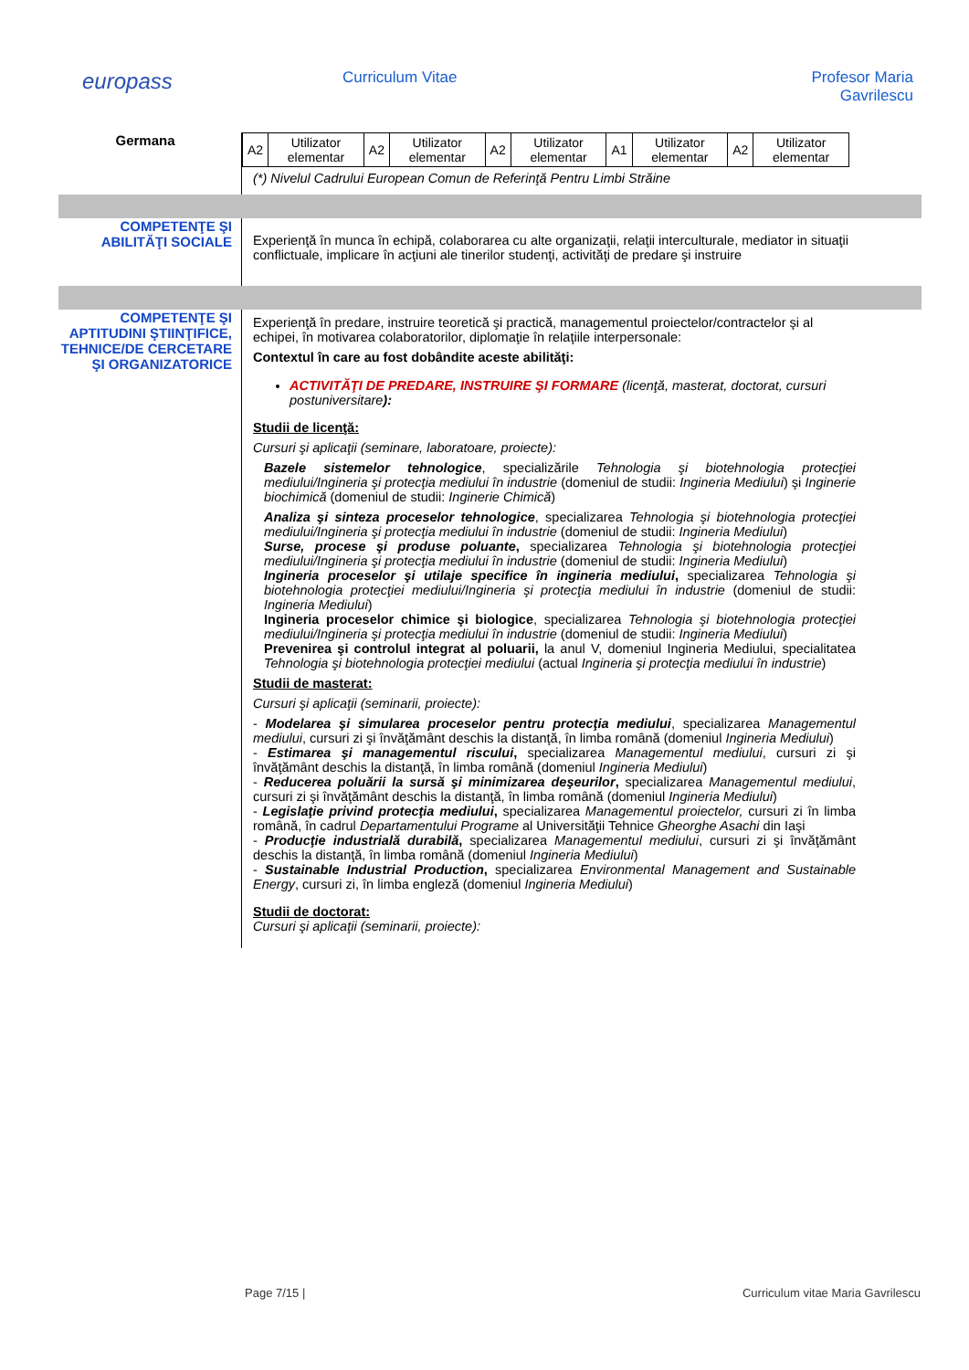europass
Curriculum Vitae Profesor Maria
Gavrilescu
Germana
| A2 | Utilizator elementar | A2 | Utilizator elementar | A2 | Utilizator elementar | A1 | Utilizator elementar | A2 | Utilizator elementar |
(*) Nivelul Cadrului European Comun de Referinţă Pentru Limbi Străine
COMPETENŢE ŞI ABILITĂŢI SOCIALE
Experienţă în munca în echipă, colaborarea cu alte organizaţii, relaţii interculturale, mediator in situaţii conflictuale, implicare în acţiuni ale tinerilor studenţi, activităţi de predare şi instruire
COMPETENŢE ŞI APTITUDINI ŞTIINŢIFICE, TEHNICE/DE CERCETARE ŞI ORGANIZATORICE
Experienţă în predare, instruire teoretică şi practică, managementul proiectelor/contractelor şi al echipei, în motivarea colaboratorilor, diplomaţie în relaţiile interpersonale:
Contextul în care au fost dobândite aceste abilităţi:
ACTIVITĂŢI DE PREDARE, INSTRUIRE ŞI FORMARE (licenţă, masterat, doctorat, cursuri postuniversitare):
Studii de licenţă:
Cursuri şi aplicaţii (seminare, laboratoare, proiecte):
Bazele sistemelor tehnologice, specializările Tehnologia şi biotehnologia protecţiei mediului/Ingineria şi protecţia mediului în industrie (domeniul de studii: Ingineria Mediului) şi Inginerie biochimică (domeniul de studii: Inginerie Chimică)
Analiza şi sinteza proceselor tehnologice, specializarea Tehnologia şi biotehnologia protecţiei mediului/Ingineria şi protecţia mediului în industrie (domeniul de studii: Ingineria Mediului)
Surse, procese şi produse poluante, specializarea Tehnologia şi biotehnologia protecţiei mediului/Ingineria şi protecţia mediului în industrie (domeniul de studii: Ingineria Mediului)
Ingineria proceselor şi utilaje specifice în ingineria mediului, specializarea Tehnologia şi biotehnologia protecţiei mediului/Ingineria şi protecţia mediului în industrie (domeniul de studii: Ingineria Mediului)
Ingineria proceselor chimice şi biologice, specializarea Tehnologia şi biotehnologia protecţiei mediului/Ingineria şi protecţia mediului în industrie (domeniul de studii: Ingineria Mediului)
Prevenirea şi controlul integrat al poluarii, la anul V, domeniul Ingineria Mediului, specialitatea Tehnologia şi biotehnologia protecţiei mediului (actual Ingineria şi protecţia mediului în industrie)
Studii de masterat:
Cursuri şi aplicaţii (seminarii, proiecte):
- Modelarea şi simularea proceselor pentru protecţia mediului, specializarea Managementul mediului, cursuri zi şi învăţământ deschis la distanţă, în limba română (domeniul Ingineria Mediului)
- Estimarea şi managementul riscului, specializarea Managementul mediului, cursuri zi şi învăţământ deschis la distanţă, în limba română (domeniul Ingineria Mediului)
- Reducerea poluării la sursă şi minimizarea deşeurilor, specializarea Managementul mediului, cursuri zi şi învăţământ deschis la distanţă, în limba română (domeniul Ingineria Mediului)
- Legislaţie privind protecţia mediului, specializarea Managementul proiectelor, cursuri zi în limba română, în cadrul Departamentului Programe al Universităţii Tehnice Gheorghe Asachi din Iaşi
- Producţie industrială durabilă, specializarea Managementul mediului, cursuri zi şi învăţământ deschis la distanţă, în limba română (domeniul Ingineria Mediului)
- Sustainable Industrial Production, specializarea Environmental Management and Sustainable Energy, cursuri zi, în limba engleză (domeniul Ingineria Mediului)
Studii de doctorat:
Cursuri şi aplicaţii (seminarii, proiecte):
Page 7/15 | Curriculum vitae Maria Gavrilescu